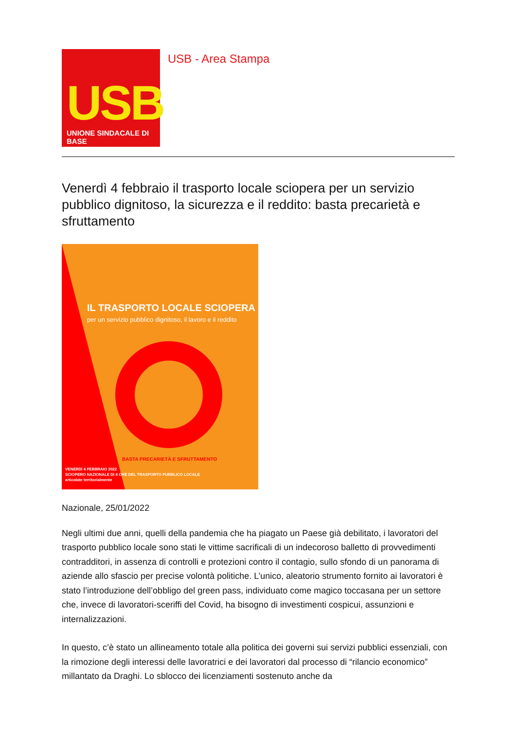USB
UNIONE SINDACALE DI BASE
USB - Area Stampa
Venerdì 4 febbraio il trasporto locale sciopera per un servizio pubblico dignitoso, la sicurezza e il reddito: basta precarietà e sfruttamento
IL TRASPORTO LOCALE SCIOPERA
per un servizio pubblico dignitoso, il lavoro e il reddito
BASTA PRECARIETÀ E SFRUTTAMENTO
VENERDÌ 4 FEBBRAIO 2022
SCIOPERO NAZIONALE DI 4 ORE DEL TRASPORTO PUBBLICO LOCALE
articolate territorialmente
Nazionale, 25/01/2022
Negli ultimi due anni, quelli della pandemia che ha piagato un Paese già debilitato, i lavoratori del trasporto pubblico locale sono stati le vittime sacrificali di un indecoroso balletto di provvedimenti contradditori, in assenza di controlli e protezioni contro il contagio, sullo sfondo di un panorama di aziende allo sfascio per precise volontà politiche. L’unico, aleatorio strumento fornito ai lavoratori è stato l’introduzione dell’obbligo del green pass, individuato come magico toccasana per un settore che, invece di lavoratori-sceriffi del Covid, ha bisogno di investimenti cospicui, assunzioni e internalizzazioni.
In questo, c’è stato un allineamento totale alla politica dei governi sui servizi pubblici essenziali, con la rimozione degli interessi delle lavoratrici e dei lavoratori dal processo di “rilancio economico” millantato da Draghi. Lo sblocco dei licenziamenti sostenuto anche da